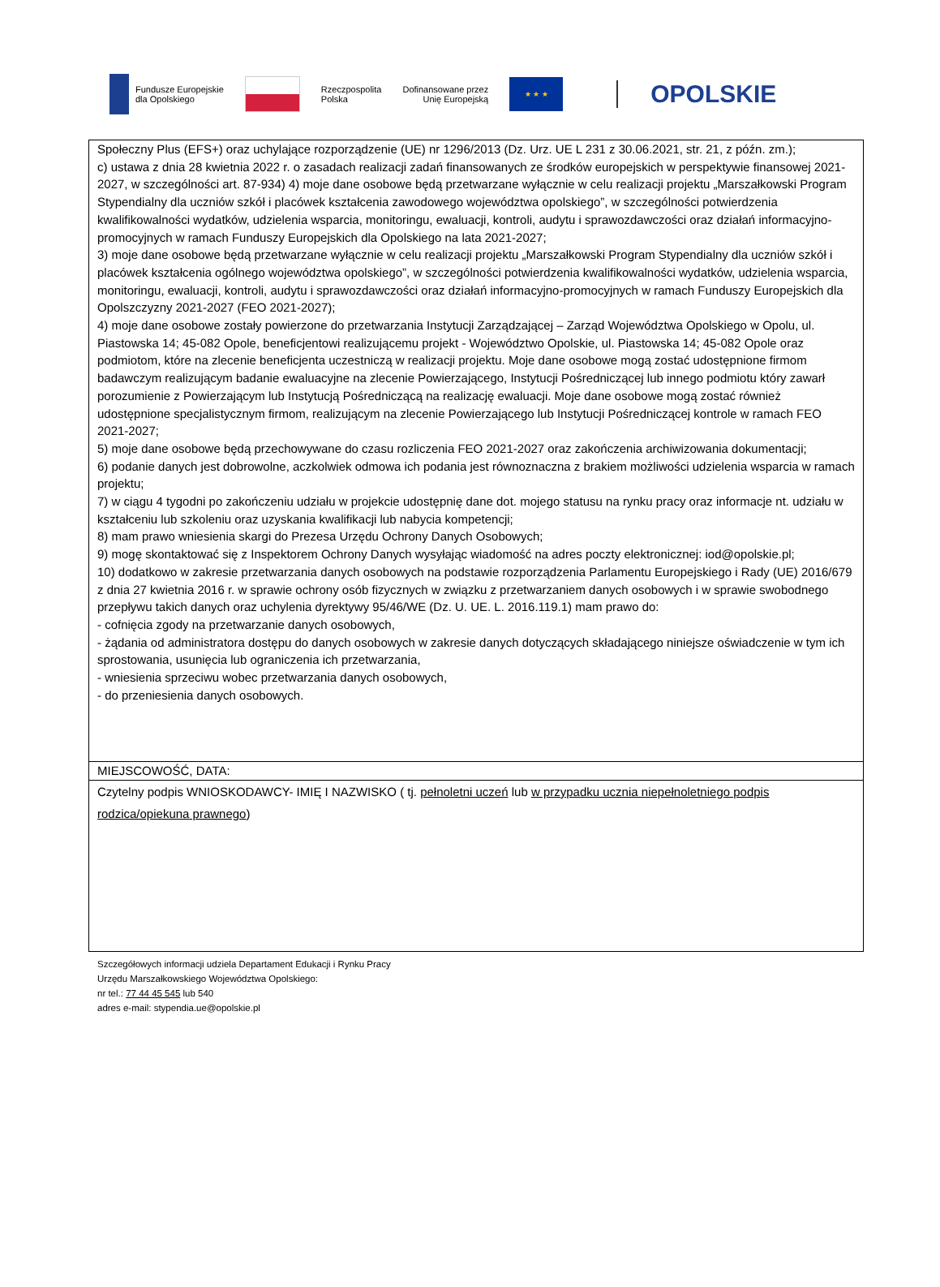Fundusze Europejskie
dla Opolskiego
Rzeczpospolita
Polska
Dofinansowane przez
Unię Europejską
★ ★ ★
OPOLSKIE
| Społeczny Plus (EFS+) oraz uchylające rozporządzenie (UE) nr 1296/2013 (Dz. Urz. UE L 231 z 30.06.2021, str. 21, z późn. zm.); c) ustawa z dnia 28 kwietnia 2022 r. o zasadach realizacji zadań finansowanych ze środków europejskich w perspektywie finansowej 2021-2027, w szczególności art. 87-934) 4) moje dane osobowe będą przetwarzane wyłącznie w celu realizacji projektu „Marszałkowski Program Stypendialny dla uczniów szkół i placówek kształcenia zawodowego województwa opolskiego”, w szczególności potwierdzenia kwalifikowalności wydatków, udzielenia wsparcia, monitoringu, ewaluacji, kontroli, audytu i sprawozdawczości oraz działań informacyjno-promocyjnych w ramach Funduszy Europejskich dla Opolskiego na lata 2021-2027; 3) moje dane osobowe będą przetwarzane wyłącznie w celu realizacji projektu „Marszałkowski Program Stypendialny dla uczniów szkół i placówek kształcenia ogólnego województwa opolskiego”, w szczególności potwierdzenia kwalifikowalności wydatków, udzielenia wsparcia, monitoringu, ewaluacji, kontroli, audytu i sprawozdawczości oraz działań informacyjno-promocyjnych w ramach Funduszy Europejskich dla Opolszczyzny 2021-2027 (FEO 2021-2027); 4) moje dane osobowe zostały powierzone do przetwarzania Instytucji Zarządzającej – Zarząd Województwa Opolskiego w Opolu, ul. Piastowska 14; 45-082 Opole, beneficjentowi realizującemu projekt - Województwo Opolskie, ul. Piastowska 14; 45-082 Opole oraz podmiotom, które na zlecenie beneficjenta uczestniczą w realizacji projektu. Moje dane osobowe mogą zostać udostępnione firmom badawczym realizującym badanie ewaluacyjne na zlecenie Powierzającego, Instytucji Pośredniczącej lub innego podmiotu który zawarł porozumienie z Powierzającym lub Instytucją Pośredniczącą na realizację ewaluacji. Moje dane osobowe mogą zostać również udostępnione specjalistycznym firmom, realizującym na zlecenie Powierzającego lub Instytucji Pośredniczącej kontrole w ramach FEO 2021-2027; 5) moje dane osobowe będą przechowywane do czasu rozliczenia FEO 2021-2027 oraz zakończenia archiwizowania dokumentacji; 6) podanie danych jest dobrowolne, aczkolwiek odmowa ich podania jest równoznaczna z brakiem możliwości udzielenia wsparcia w ramach projektu; 7) w ciągu 4 tygodni po zakończeniu udziału w projekcie udostępnię dane dot. mojego statusu na rynku pracy oraz informacje nt. udziału w kształceniu lub szkoleniu oraz uzyskania kwalifikacji lub nabycia kompetencji; 8) mam prawo wniesienia skargi do Prezesa Urzędu Ochrony Danych Osobowych; 9) mogę skontaktować się z Inspektorem Ochrony Danych wysyłając wiadomość na adres poczty elektronicznej: iod@opolskie.pl; 10) dodatkowo w zakresie przetwarzania danych osobowych na podstawie rozporządzenia Parlamentu Europejskiego i Rady (UE) 2016/679 z dnia 27 kwietnia 2016 r. w sprawie ochrony osób fizycznych w związku z przetwarzaniem danych osobowych i w sprawie swobodnego przepływu takich danych oraz uchylenia dyrektywy 95/46/WE (Dz. U. UE. L. 2016.119.1) mam prawo do: - cofnięcia zgody na przetwarzanie danych osobowych, - żądania od administratora dostępu do danych osobowych w zakresie danych dotyczących składającego niniejsze oświadczenie w tym ich sprostowania, usunięcia lub ograniczenia ich przetwarzania, - wniesienia sprzeciwu wobec przetwarzania danych osobowych, - do przeniesienia danych osobowych. |
| MIEJSCOWOŚĆ, DATA: |
| Czytelny podpis WNIOSKODAWCY- IMIĘ I NAZWISKO ( tj. pełnoletni uczeń lub w przypadku ucznia niepełnoletniego podpis rodzica/opiekuna prawnego ) |
Szczegółowych informacji udziela Departament Edukacji i Rynku Pracy
Urzędu Marszałkowskiego Województwa Opolskiego:
nr tel.: 77 44 45 545 lub 540
adres e-mail: stypendia.ue@opolskie.pl